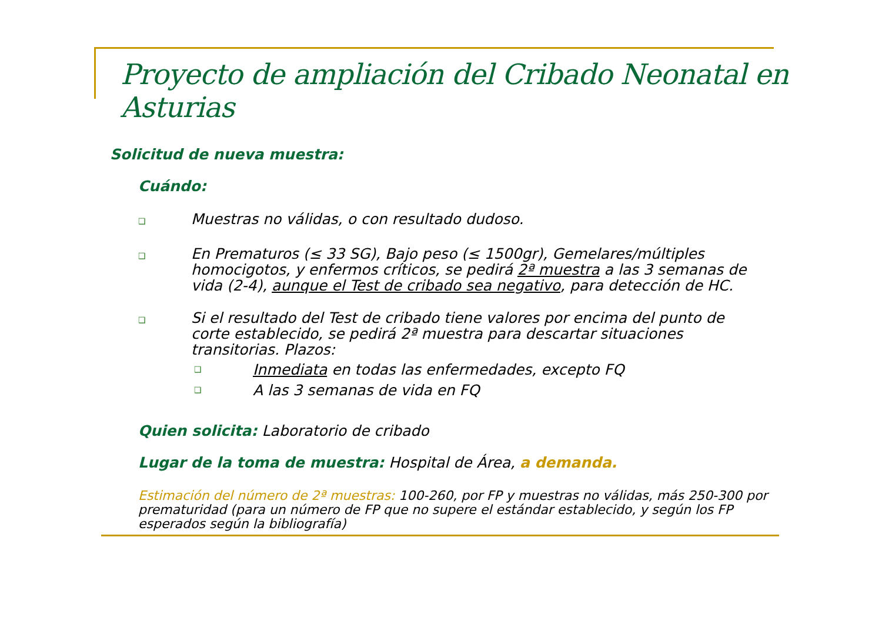Proyecto de ampliación del Cribado Neonatal en Asturias
Solicitud de nueva muestra:
Cuándo:
❑ Muestras no válidas, o con resultado dudoso.
❑ En Prematuros (≤ 33 SG), Bajo peso (≤ 1500gr), Gemelares/múltiples homocigotos, y enfermos críticos, se pedirá 2ª muestra a las 3 semanas de vida (2-4), aunque el Test de cribado sea negativo, para detección de HC.
❑ Si el resultado del Test de cribado tiene valores por encima del punto de corte establecido, se pedirá 2ª muestra para descartar situaciones transitorias. Plazos:
❑ Inmediata en todas las enfermedades, excepto FQ
❑ A las 3 semanas de vida en FQ
Quien solicita: Laboratorio de cribado
Lugar de la toma de muestra: Hospital de Área, a demanda.
Estimación del número de 2ª muestras: 100-260, por FP y muestras no válidas, más 250-300 por prematuridad (para un número de FP que no supere el estándar establecido, y según los FP esperados según la bibliografía)